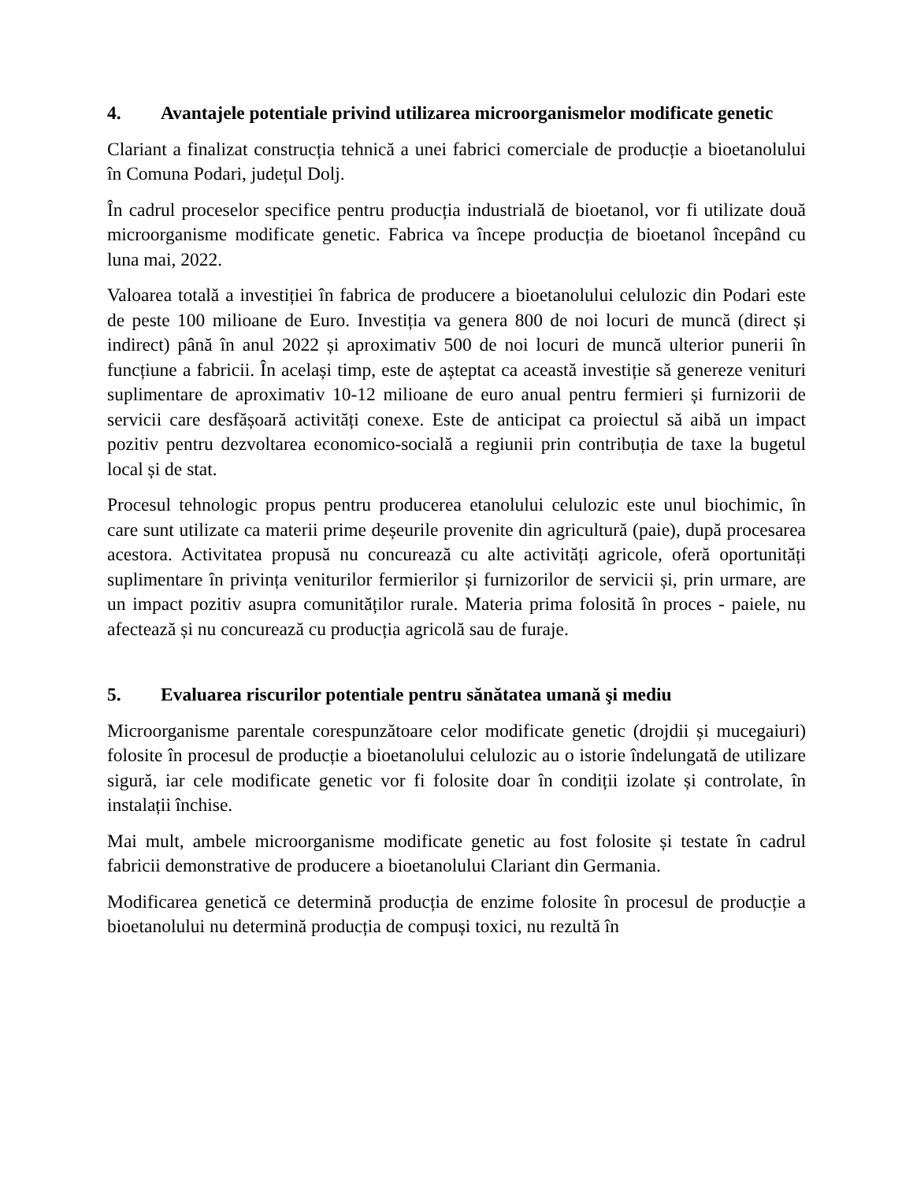4. Avantajele potentiale privind utilizarea microorganismelor modificate genetic
Clariant a finalizat construcția tehnică a unei fabrici comerciale de producție a bioetanolului în Comuna Podari, județul Dolj.
În cadrul proceselor specifice pentru producția industrială de bioetanol, vor fi utilizate două microorganisme modificate genetic. Fabrica va începe producția de bioetanol începând cu luna mai, 2022.
Valoarea totală a investiției în fabrica de producere a bioetanolului celulozic din Podari este de peste 100 milioane de Euro. Investiția va genera 800 de noi locuri de muncă (direct și indirect) până în anul 2022 și aproximativ 500 de noi locuri de muncă ulterior punerii în funcțiune a fabricii. În același timp, este de așteptat ca această investiție să genereze venituri suplimentare de aproximativ 10-12 milioane de euro anual pentru fermieri și furnizorii de servicii care desfășoară activități conexe. Este de anticipat ca proiectul să aibă un impact pozitiv pentru dezvoltarea economico-socială a regiunii prin contribuția de taxe la bugetul local și de stat.
Procesul tehnologic propus pentru producerea etanolului celulozic este unul biochimic, în care sunt utilizate ca materii prime deșeurile provenite din agricultură (paie), după procesarea acestora. Activitatea propusă nu concurează cu alte activități agricole, oferă oportunități suplimentare în privința veniturilor fermierilor și furnizorilor de servicii și, prin urmare, are un impact pozitiv asupra comunităților rurale. Materia prima folosită în proces - paiele, nu afectează și nu concurează cu producția agricolă sau de furaje.
5. Evaluarea riscurilor potentiale pentru sănătatea umană şi mediu
Microorganisme parentale corespunzătoare celor modificate genetic (drojdii și mucegaiuri) folosite în procesul de producție a bioetanolului celulozic au o istorie îndelungată de utilizare sigură, iar cele modificate genetic vor fi folosite doar în condiții izolate și controlate, în instalații închise.
Mai mult, ambele microorganisme modificate genetic au fost folosite și testate în cadrul fabricii demonstrative de producere a bioetanolului Clariant din Germania.
Modificarea genetică ce determină producția de enzime folosite în procesul de producție a bioetanolului nu determină producția de compuși toxici, nu rezultă în